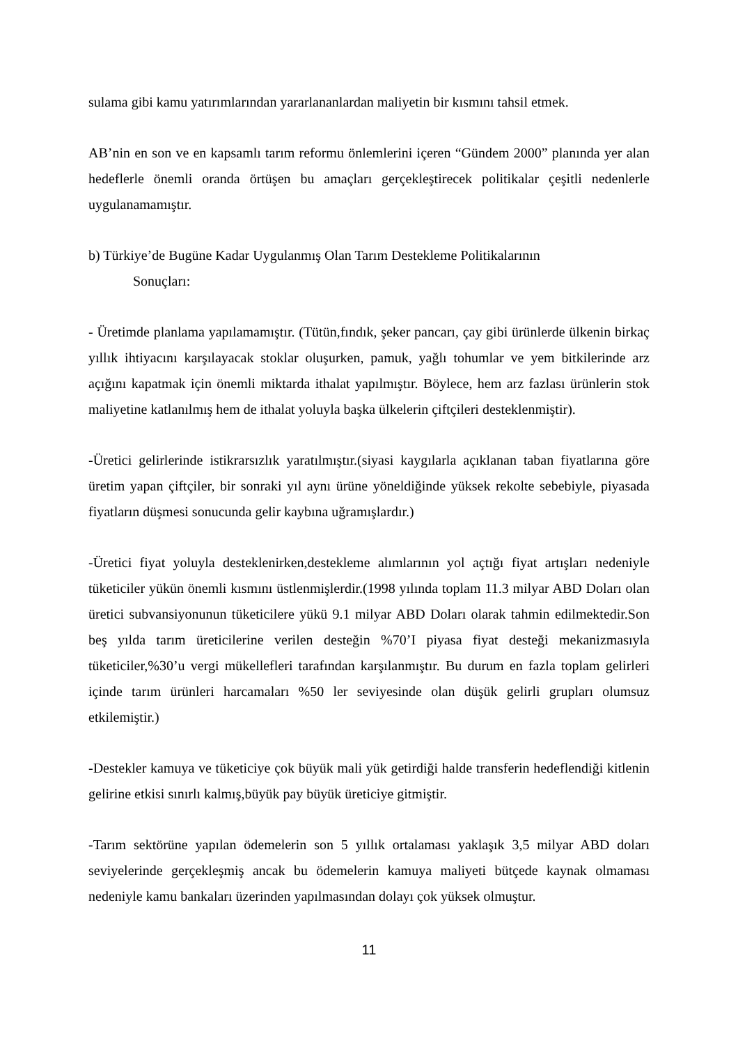sulama gibi kamu yatırımlarından yararlananlardan maliyetin bir kısmını tahsil etmek.
AB’nin en son ve en kapsamlı tarım reformu önlemlerini içeren “Gündem 2000” planında yer alan hedeflerle önemli oranda örtüşen bu amaçları gerçekleştirecek politikalar çeşitli nedenlerle uygulanamamıştır.
b) Türkiye’de Bugüne Kadar Uygulanmış Olan Tarım Destekleme Politikalarının
Sonuçları:
- Üretimde planlama yapılamamıştır. (Tütün,fındık, şeker pancarı, çay gibi ürünlerde ülkenin birkaç yıllık ihtiyacını karşılayacak stoklar oluşurken, pamuk, yağlı tohumlar ve yem bitkilerinde arz açığını kapatmak için önemli miktarda ithalat yapılmıştır. Böylece, hem arz fazlası ürünlerin stok maliyetine katlanılmış hem de ithalat yoluyla başka ülkelerin çiftçileri desteklenmiştir).
-Üretici gelirlerinde istikrarsızlık yaratılmıştır.(siyasi kaygılarla açıklanan taban fiyatlarına göre üretim yapan çiftçiler, bir sonraki yıl aynı ürüne yöneldiğinde yüksek rekolte sebebiyle, piyasada fiyatların düşmesi sonucunda gelir kaybına uğramışlardır.)
-Üretici fiyat yoluyla desteklenirken,destekleme alımlarının yol açtığı fiyat artışları nedeniyle tüketiciler yükün önemli kısmını üstlenmişlerdir.(1998 yılında toplam 11.3 milyar ABD Doları olan üretici subvansiyonunun tüketicilere yükü 9.1 milyar ABD Doları olarak tahmin edilmektedir.Son beş yılda tarım üreticilerine verilen desteğin %70’I piyasa fiyat desteği mekanizmasıyla tüketiciler,%30’u vergi mükellefleri tarafından karşılanmıştır. Bu durum en fazla toplam gelirleri içinde tarım ürünleri harcamaları %50 ler seviyesinde olan düşük gelirli grupları olumsuz etkilemiştir.)
-Destekler kamuya ve tüketiciye çok büyük mali yük getirdiği halde transferin hedeflendiği kitlenin gelirine etkisi sınırlı kalmış,büyük pay büyük üreticiye gitmiştir.
-Tarım sektörüne yapılan ödemelerin son 5 yıllık ortalaması yaklaşık 3,5 milyar ABD doları seviyelerinde gerçekleşmiş ancak bu ödemelerin kamuya maliyeti bütçede kaynak olmaması nedeniyle kamu bankaları üzerinden yapılmasından dolayı çok yüksek olmuştur.
11